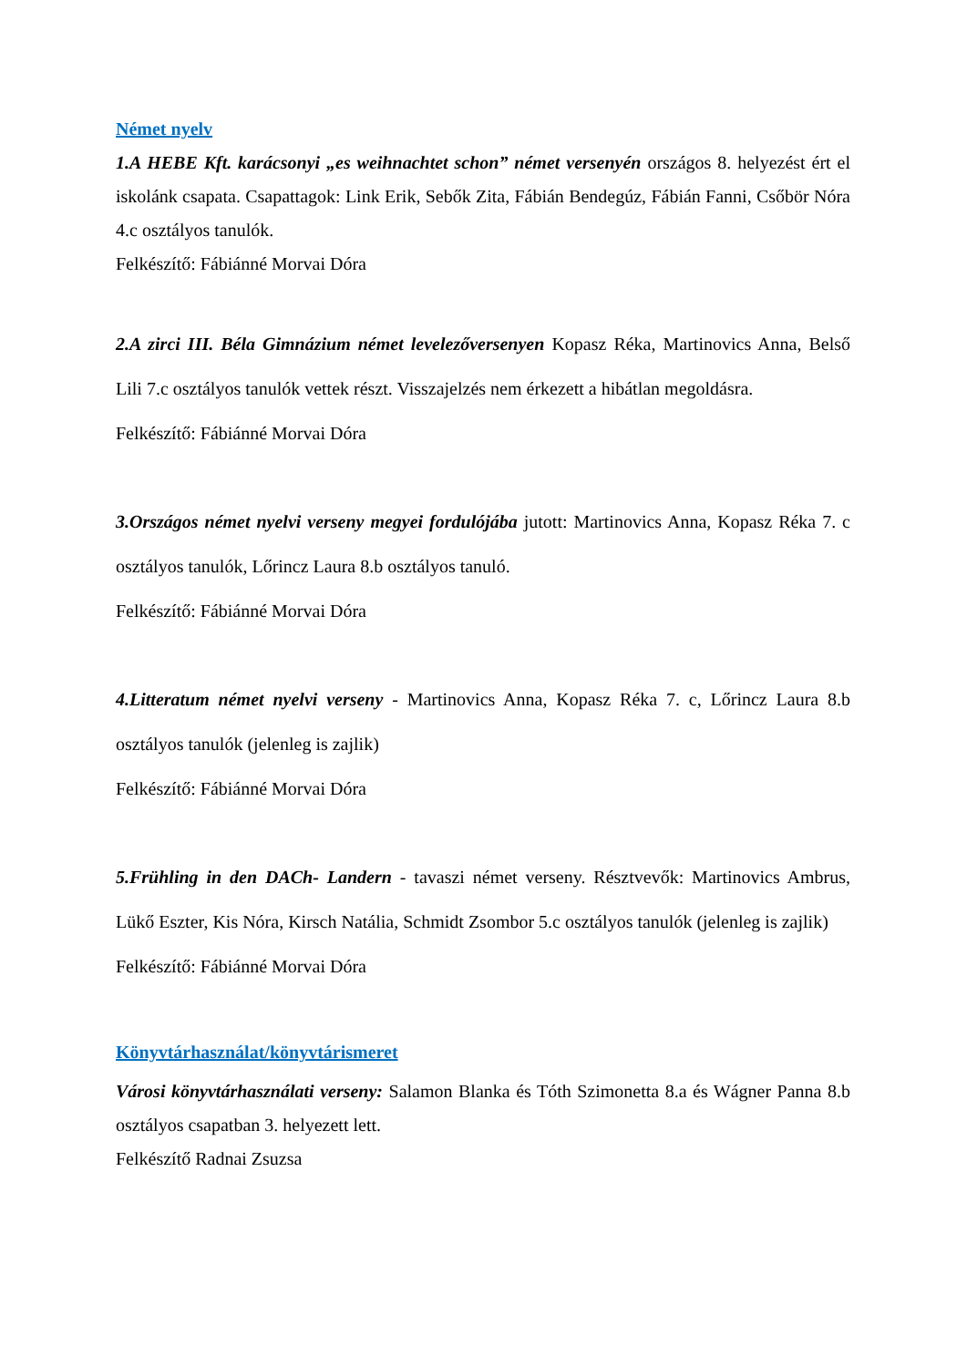Német nyelv
1.A HEBE Kft. karácsonyi „es weihnachtet schon” német versenyén országos 8. helyezést ért el iskolánk csapata. Csapattagok: Link Erik, Sebők Zita, Fábián Bendegúz, Fábián Fanni, Csőbör Nóra 4.c osztályos tanulók.
Felkészítő: Fábiánné Morvai Dóra
2.A zirci III. Béla Gimnázium német levelezőversenyen Kopasz Réka, Martinovics Anna, Belső Lili 7.c osztályos tanulók vettek részt. Visszajelzés nem érkezett a hibátlan megoldásra.
Felkészítő: Fábiánné Morvai Dóra
3.Országos német nyelvi verseny megyei fordulójába jutott: Martinovics Anna, Kopasz Réka 7. c osztályos tanulók, Lőrincz Laura 8.b osztályos tanuló.
Felkészítő: Fábiánné Morvai Dóra
4.Litteratum német nyelvi verseny - Martinovics Anna, Kopasz Réka 7. c, Lőrincz Laura 8.b osztályos tanulók (jelenleg is zajlik)
Felkészítő: Fábiánné Morvai Dóra
5.Frühling in den DACh- Landern - tavaszi német verseny. Résztvevők: Martinovics Ambrus, Lükő Eszter, Kis Nóra, Kirsch Natália, Schmidt Zsombor 5.c osztályos tanulók (jelenleg is zajlik)
Felkészítő: Fábiánné Morvai Dóra
Könyvtárhasználat/könyvtárismeret
Városi könyvtárhasználati verseny: Salamon Blanka és Tóth Szimonetta 8.a és Wágner Panna 8.b osztályos csapatban 3. helyezett lett.
Felkészítő Radnai Zsuzsa